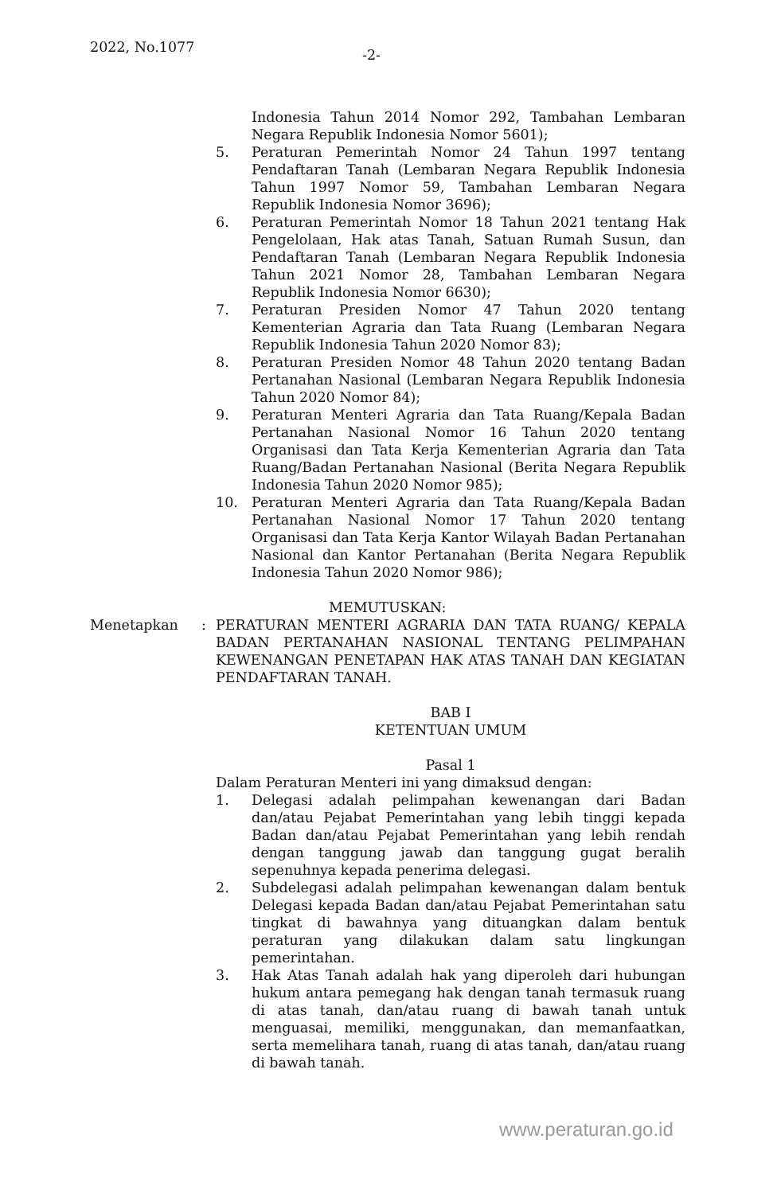2022, No.1077 -2-
Indonesia Tahun 2014 Nomor 292, Tambahan Lembaran Negara Republik Indonesia Nomor 5601);
5. Peraturan Pemerintah Nomor 24 Tahun 1997 tentang Pendaftaran Tanah (Lembaran Negara Republik Indonesia Tahun 1997 Nomor 59, Tambahan Lembaran Negara Republik Indonesia Nomor 3696);
6. Peraturan Pemerintah Nomor 18 Tahun 2021 tentang Hak Pengelolaan, Hak atas Tanah, Satuan Rumah Susun, dan Pendaftaran Tanah (Lembaran Negara Republik Indonesia Tahun 2021 Nomor 28, Tambahan Lembaran Negara Republik Indonesia Nomor 6630);
7. Peraturan Presiden Nomor 47 Tahun 2020 tentang Kementerian Agraria dan Tata Ruang (Lembaran Negara Republik Indonesia Tahun 2020 Nomor 83);
8. Peraturan Presiden Nomor 48 Tahun 2020 tentang Badan Pertanahan Nasional (Lembaran Negara Republik Indonesia Tahun 2020 Nomor 84);
9. Peraturan Menteri Agraria dan Tata Ruang/Kepala Badan Pertanahan Nasional Nomor 16 Tahun 2020 tentang Organisasi dan Tata Kerja Kementerian Agraria dan Tata Ruang/Badan Pertanahan Nasional (Berita Negara Republik Indonesia Tahun 2020 Nomor 985);
10. Peraturan Menteri Agraria dan Tata Ruang/Kepala Badan Pertanahan Nasional Nomor 17 Tahun 2020 tentang Organisasi dan Tata Kerja Kantor Wilayah Badan Pertanahan Nasional dan Kantor Pertanahan (Berita Negara Republik Indonesia Tahun 2020 Nomor 986);
MEMUTUSKAN:
Menetapkan: PERATURAN MENTERI AGRARIA DAN TATA RUANG/ KEPALA BADAN PERTANAHAN NASIONAL TENTANG PELIMPAHAN KEWENANGAN PENETAPAN HAK ATAS TANAH DAN KEGIATAN PENDAFTARAN TANAH.
BAB I
KETENTUAN UMUM
Pasal 1
Dalam Peraturan Menteri ini yang dimaksud dengan:
1. Delegasi adalah pelimpahan kewenangan dari Badan dan/atau Pejabat Pemerintahan yang lebih tinggi kepada Badan dan/atau Pejabat Pemerintahan yang lebih rendah dengan tanggung jawab dan tanggung gugat beralih sepenuhnya kepada penerima delegasi.
2. Subdelegasi adalah pelimpahan kewenangan dalam bentuk Delegasi kepada Badan dan/atau Pejabat Pemerintahan satu tingkat di bawahnya yang dituangkan dalam bentuk peraturan yang dilakukan dalam satu lingkungan pemerintahan.
3. Hak Atas Tanah adalah hak yang diperoleh dari hubungan hukum antara pemegang hak dengan tanah termasuk ruang di atas tanah, dan/atau ruang di bawah tanah untuk menguasai, memiliki, menggunakan, dan memanfaatkan, serta memelihara tanah, ruang di atas tanah, dan/atau ruang di bawah tanah.
www.peraturan.go.id